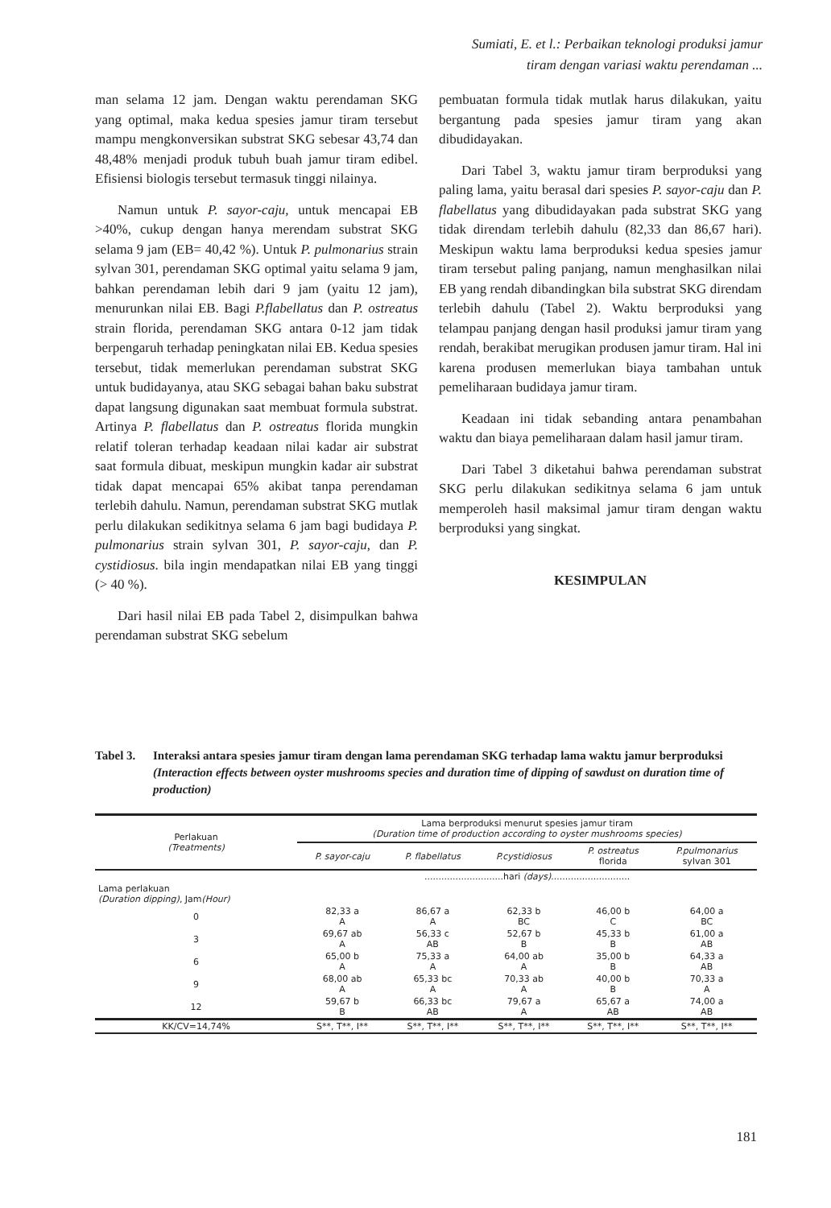Sumiati, E. et l.: Perbaikan teknologi produksi jamur
tiram dengan variasi waktu perendaman ...
man selama 12 jam. Dengan waktu perendaman SKG yang optimal, maka kedua spesies jamur tiram tersebut mampu mengkonversikan substrat SKG sebesar 43,74 dan 48,48% menjadi produk tubuh buah jamur tiram edibel. Efisiensi biologis tersebut termasuk tinggi nilainya.
Namun untuk P. sayor-caju, untuk mencapai EB >40%, cukup dengan hanya merendam substrat SKG selama 9 jam (EB= 40,42 %). Untuk P. pulmonarius strain sylvan 301, perendaman SKG optimal yaitu selama 9 jam, bahkan perendaman lebih dari 9 jam (yaitu 12 jam), menurunkan nilai EB. Bagi P.flabellatus dan P. ostreatus strain florida, perendaman SKG antara 0-12 jam tidak berpengaruh terhadap peningkatan nilai EB. Kedua spesies tersebut, tidak memerlukan perendaman substrat SKG untuk budidayanya, atau SKG sebagai bahan baku substrat dapat langsung digunakan saat membuat formula substrat. Artinya P. flabellatus dan P. ostreatus florida mungkin relatif toleran terhadap keadaan nilai kadar air substrat saat formula dibuat, meskipun mungkin kadar air substrat tidak dapat mencapai 65% akibat tanpa perendaman terlebih dahulu. Namun, perendaman substrat SKG mutlak perlu dilakukan sedikitnya selama 6 jam bagi budidaya P. pulmonarius strain sylvan 301, P. sayor-caju, dan P. cystidiosus. bila ingin mendapatkan nilai EB yang tinggi (> 40 %).
Dari hasil nilai EB pada Tabel 2, disimpulkan bahwa perendaman substrat SKG sebelum
pembuatan formula tidak mutlak harus dilakukan, yaitu bergantung pada spesies jamur tiram yang akan dibudidayakan.
Dari Tabel 3, waktu jamur tiram berproduksi yang paling lama, yaitu berasal dari spesies P. sayor-caju dan P. flabellatus yang dibudidayakan pada substrat SKG yang tidak direndam terlebih dahulu (82,33 dan 86,67 hari). Meskipun waktu lama berproduksi kedua spesies jamur tiram tersebut paling panjang, namun menghasilkan nilai EB yang rendah dibandingkan bila substrat SKG direndam terlebih dahulu (Tabel 2). Waktu berproduksi yang telampau panjang dengan hasil produksi jamur tiram yang rendah, berakibat merugikan produsen jamur tiram. Hal ini karena produsen memerlukan biaya tambahan untuk pemeliharaan budidaya jamur tiram.
Keadaan ini tidak sebanding antara penambahan waktu dan biaya pemeliharaan dalam hasil jamur tiram.
Dari Tabel 3 diketahui bahwa perendaman substrat SKG perlu dilakukan sedikitnya selama 6 jam untuk memperoleh hasil maksimal jamur tiram dengan waktu berproduksi yang singkat.
KESIMPULAN
Tabel 3. Interaksi antara spesies jamur tiram dengan lama perendaman SKG terhadap lama waktu jamur berproduksi (Interaction effects between oyster mushrooms species and duration time of dipping of sawdust on duration time of production)
| Perlakuan (Treatments) | Lama berproduksi menurut spesies jamur tiram (Duration time of production according to oyster mushrooms species) | | | | |
| --- | --- | --- | --- | --- | --- |
| | P. sayor-caju | P. flabellatus | P.cystidiosus | P. ostreatus florida | P.pulmonarius sylvan 301 |
| | ............................hari (days) ............................ | | | | |
| Lama perlakuan (Duration dipping) , Jam (Hour) | | | | | |
| 0 | 82,33 a A | 86,67 a A | 62,33 b BC | 46,00 b C | 64,00 a BC |
| 3 | 69,67 ab A | 56,33 c AB | 52,67 b B | 45,33 b B | 61,00 a AB |
| 6 | 65,00 b A | 75,33 a A | 64,00 ab A | 35,00 b B | 64,33 a AB |
| 9 | 68,00 ab A | 65,33 bc A | 70,33 ab A | 40,00 b B | 70,33 a A |
| 12 | 59,67 b B | 66,33 bc AB | 79,67 a A | 65,67 a AB | 74,00 a AB |
| KK/CV=14,74% | S**, T**, I** | S**, T**, I** | S**, T**, I** | S**, T**, I** | S**, T**, I** |
181